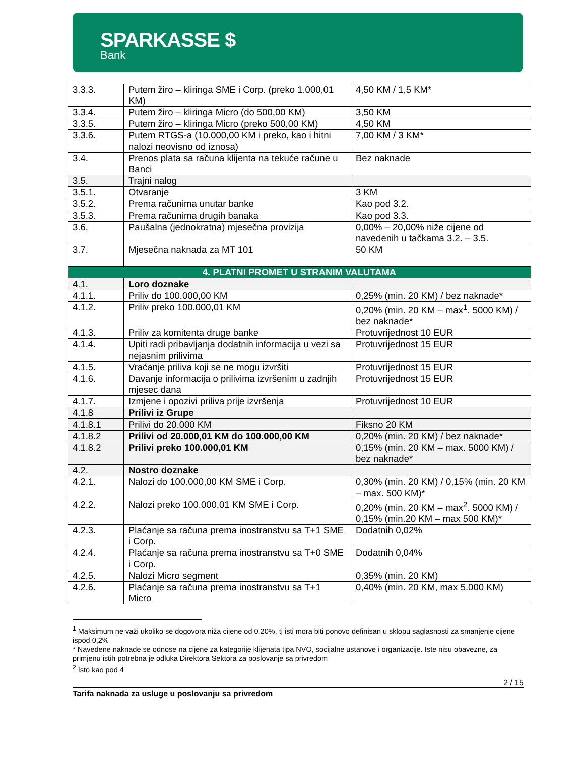SPARKASSE $
Bank
| 3.3.3. | Putem žiro – kliringa SME i Corp. (preko 1.000,01 KM) | 4,50 KM / 1,5 KM* |
| 3.3.4. | Putem žiro – kliringa Micro (do 500,00 KM) | 3,50 KM |
| 3.3.5. | Putem žiro – kliringa Micro (preko 500,00 KM) | 4,50 KM |
| 3.3.6. | Putem RTGS-a (10.000,00 KM i preko, kao i hitni nalozi neovisno od iznosa) | 7,00 KM / 3 KM* |
| 3.4. | Prenos plata sa računa klijenta na tekuće račune u Banci | Bez naknade |
| 3.5. | Trajni nalog | |
| 3.5.1. | Otvaranje | 3 KM |
| 3.5.2. | Prema računima unutar banke | Kao pod 3.2. |
| 3.5.3. | Prema računima drugih banaka | Kao pod 3.3. |
| 3.6. | Paušalna (jednokratna) mjesečna provizija | 0,00% – 20,00% niže cijene od navedenih u tačkama 3.2. – 3.5. |
| 3.7. | Mjesečna naknada za MT 101 | 50 KM |
| 4. PLATNI PROMET U STRANIM VALUTAMA | | |
| 4.1. | Loro doznake | |
| 4.1.1. | Priliv do 100.000,00 KM | 0,25% (min. 20 KM) / bez naknade* |
| 4.1.2. | Priliv preko 100.000,01 KM | 0,20% (min. 20 KM – max<sup>1</sup>. 5000 KM) / bez naknade* |
| 4.1.3. | Priliv za komitenta druge banke | Protuvrijednost 10 EUR |
| 4.1.4. | Upiti radi pribavljanja dodatnih informacija u vezi sa nejasnim prilivima | Protuvrijednost 15 EUR |
| 4.1.5. | Vraćanje priliva koji se ne mogu izvršiti | Protuvrijednost 15 EUR |
| 4.1.6. | Davanje informacija o prilivima izvršenim u zadnjih mjesec dana | Protuvrijednost 15 EUR |
| 4.1.7. | Izmjene i opozivi priliva prije izvršenja | Protuvrijednost 10 EUR |
| 4.1.8 | Prilivi iz Grupe | |
| 4.1.8.1 | Prilivi do 20.000 KM | Fiksno 20 KM |
| 4.1.8.2 | Prilivi od 20.000,01 KM do 100.000,00 KM | 0,20% (min. 20 KM) / bez naknade* |
| 4.1.8.2 | Prilivi preko 100.000,01 KM | 0,15% (min. 20 KM – max. 5000 KM) / bez naknade* |
| 4.2. | Nostro doznake | |
| 4.2.1. | Nalozi do 100.000,00 KM SME i Corp. | 0,30% (min. 20 KM) / 0,15% (min. 20 KM – max. 500 KM)* |
| 4.2.2. | Nalozi preko 100.000,01 KM SME i Corp. | 0,20% (min. 20 KM – max<sup>2</sup>. 5000 KM) / 0,15% (min.20 KM – max 500 KM)* |
| 4.2.3. | Plaćanje sa računa prema inostranstvu sa T+1 SME i Corp. | Dodatnih 0,02% |
| 4.2.4. | Plaćanje sa računa prema inostranstvu sa T+0 SME i Corp. | Dodatnih 0,04% |
| 4.2.5. | Nalozi Micro segment | 0,35% (min. 20 KM) |
| 4.2.6. | Plaćanje sa računa prema inostranstvu sa T+1 Micro | 0,40% (min. 20 KM, max 5.000 KM) |
<sup>1</sup> Maksimum ne važi ukoliko se dogovora niža cijene od 0,20%, tj isti mora biti ponovo definisan u sklopu saglasnosti za smanjenje cijene ispod 0,2%
* Navedene naknade se odnose na cijene za kategorije klijenata tipa NVO, socijalne ustanove i organizacije. Iste nisu obavezne, za primjenu istih potrebna je odluka Direktora Sektora za poslovanje sa privredom
<sup>2</sup> Isto kao pod 4
2 / 15
Tarifa naknada za usluge u poslovanju sa privredom